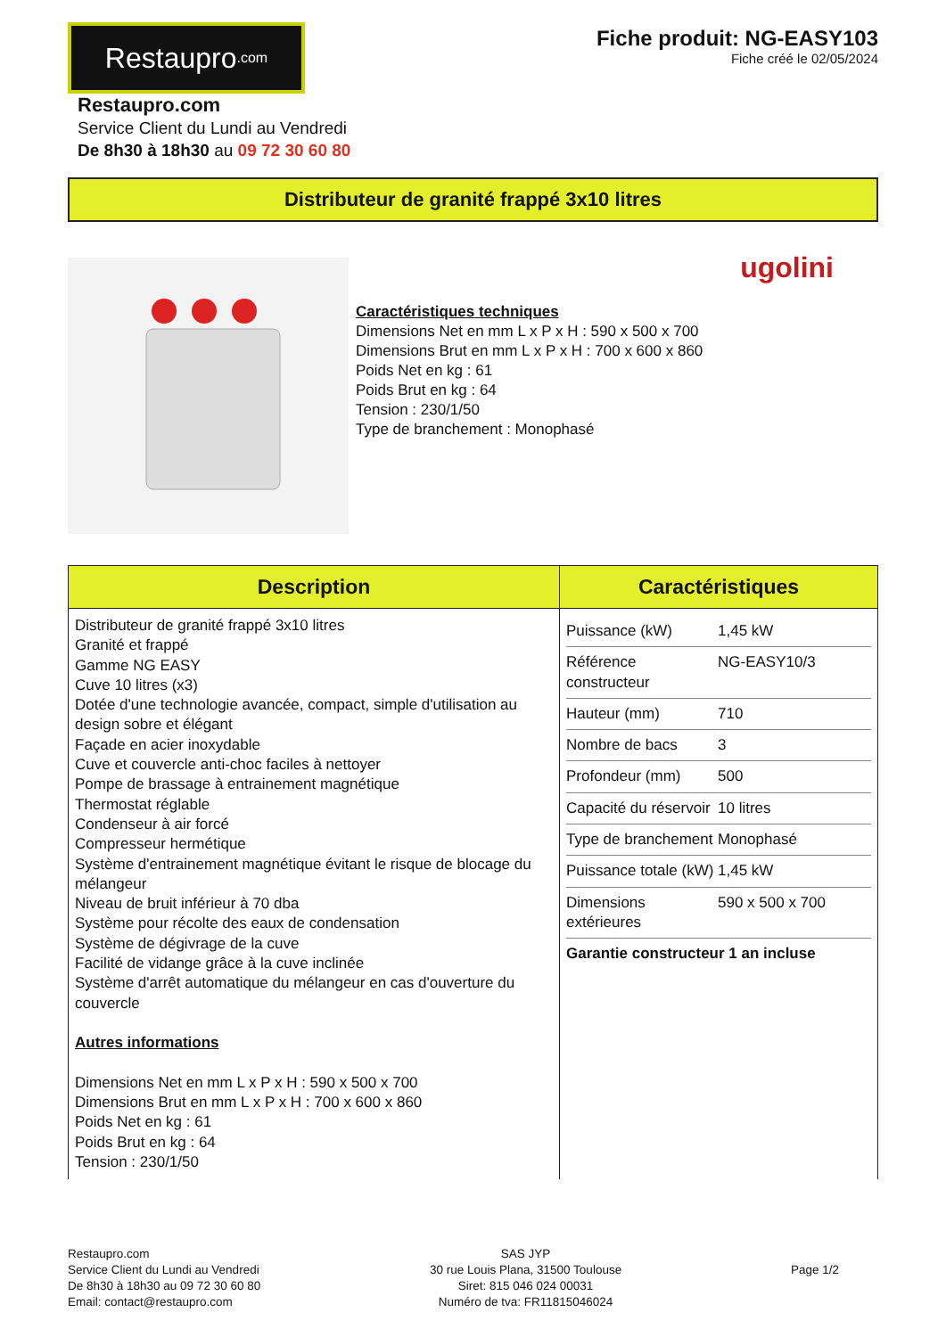Restaupro.com
Fiche produit: NG-EASY103
Fiche créé le 02/05/2024
Restaupro.com
Service Client du Lundi au Vendredi
De 8h30 à 18h30 au 09 72 30 60 80
Distributeur de granité frappé 3x10 litres
ugolini
Caractéristiques techniques
Dimensions Net en mm L x P x H : 590 x 500 x 700
Dimensions Brut en mm L x P x H : 700 x 600 x 860
Poids Net en kg : 61
Poids Brut en kg : 64
Tension : 230/1/50
Type de branchement : Monophasé
| Description | Caractéristiques |
| --- | --- |
| Distributeur de granité frappé 3x10 litres Granité et frappé Gamme NG EASY Cuve 10 litres (x3) Dotée d'une technologie avancée, compact, simple d'utilisation au design sobre et élégant Façade en acier inoxydable Cuve et couvercle anti-choc faciles à nettoyer Pompe de brassage à entrainement magnétique Thermostat réglable Condenseur à air forcé Compresseur hermétique Système d'entrainement magnétique évitant le risque de blocage du mélangeur Niveau de bruit inférieur à 70 dba Système pour récolte des eaux de condensation Système de dégivrage de la cuve Facilité de vidange grâce à la cuve inclinée Système d'arrêt automatique du mélangeur en cas d'ouverture du couvercle Autres informations Dimensions Net en mm L x P x H : 590 x 500 x 700 Dimensions Brut en mm L x P x H : 700 x 600 x 860 Poids Net en kg : 61 Poids Brut en kg : 64 Tension : 230/1/50 | / Puissance (kW) / 1,45 kW / / Référence constructeur / NG-EASY10/3 / / Hauteur (mm) / 710 / / Nombre de bacs / 3 / / Profondeur (mm) / 500 / / Capacité du réservoir / 10 litres / / Type de branchement / Monophasé / / Puissance totale (kW) / 1,45 kW / / Dimensions extérieures / 590 x 500 x 700 / / Garantie constructeur 1 an incluse / / |
Restaupro.com
Service Client du Lundi au Vendredi
De 8h30 à 18h30 au 09 72 30 60 80
Email: contact@restaupro.com
SAS JYP
30 rue Louis Plana, 31500 Toulouse
Siret: 815 046 024 00031
Numéro de tva: FR11815046024
Page 1/2